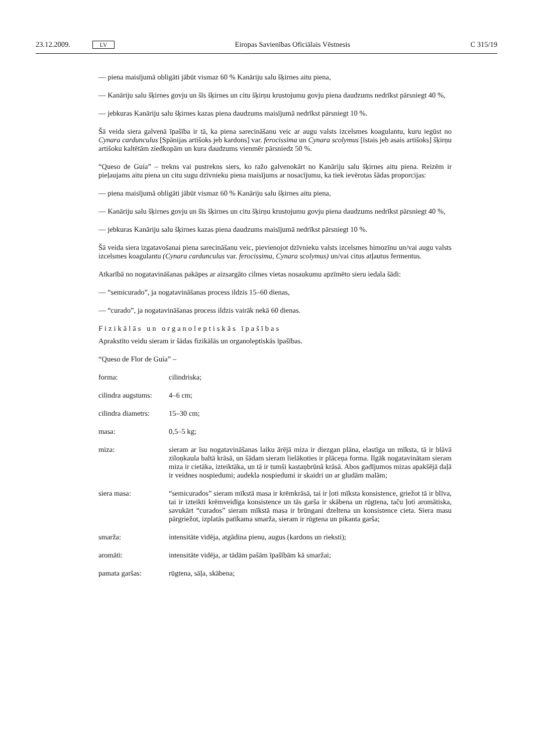23.12.2009. LV Eiropas Savienības Oficiālais Vēstnesis C 315/19
— piena maisījumā obligāti jābūt vismaz 60 % Kanāriju salu šķirnes aitu piena,
— Kanāriju salu šķirnes govju un šīs šķirnes un citu šķirņu krustojumu govju piena daudzums nedrīkst pārsniegt 40 %,
— jebkuras Kanāriju salu šķirnes kazas piena daudzums maisījumā nedrīkst pārsniegt 10 %.
Šā veida siera galvenā īpašība ir tā, ka piena sarecināšanu veic ar augu valsts izcelsmes koagulantu, kuru iegūst no Cynara cardunculus [Spānijas artišoks jeb kardons] var. ferocissima un Cynara scolymus [īstais jeb asais artišoks] šķirņu artišoku kaltētām ziedkopām un kura daudzums vienmēr pārsniedz 50 %.
“Queso de Guía” – trekns vai pustrekns siers, ko ražo galvenokārt no Kanāriju salu šķirnes aitu piena. Reizēm ir pieļaujams aitu piena un citu sugu dzīvnieku piena maisījums ar nosacījumu, ka tiek ievērotas šādas proporcijas:
— piena maisījumā obligāti jābūt vismaz 60 % Kanāriju salu šķirnes aitu piena,
— Kanāriju salu šķirnes govju un šīs šķirnes un citu šķirņu krustojumu govju piena daudzums nedrīkst pārsniegt 40 %,
— jebkuras Kanāriju salu šķirnes kazas piena daudzums maisījumā nedrīkst pārsniegt 10 %.
Šā veida siera izgatavošanai piena sarecināšanu veic, pievienojot dzīvnieku valsts izcelsmes himozīnu un/vai augu valsts izcelsmes koagulantu (Cynara cardunculus var. ferocissima, Cynara scolymus) un/vai citus atļautus fermentus.
Atkarībā no nogatavināšanas pakāpes ar aizsargāto cilmes vietas nosaukumu apzīmēto sieru iedala šādi:
— “semicurado”, ja nogatavināšanas process ildzis 15–60 dienas,
— “curado”, ja nogatavināšanas process ildzis vairāk nekā 60 dienas.
Fizikālās un organoleptiskās īpašības
Aprakstīto veidu sieram ir šādas fizikālās un organoleptiskās īpašības.
“Queso de Flor de Guía” –
forma: cilindriska;
cilindra augstums:
4–6 cm;
cilindra diametrs:
15–30 cm;
masa: 0,5–5 kg;
miza: sieram ar īsu nogatavināšanas laiku ārējā miza ir diezgan plāna, elastīga un mīksta, tā ir blāvā ziloņkaula baltā krāsā, un šādam sieram lielākoties ir plāceņa forma. Ilgāk nogatavinātam sieram miza ir cietāka, izteiktāka, un tā ir tumši kastaņbrūnā krāsā. Abos gadījumos mizas apakšējā daļā ir veidnes nospiedumi; audekla nospiedumi ir skaidri un ar gludām malām;
siera masa: “semicurados” sieram mīkstā masa ir krēmkrāsā, tai ir ļoti mīksta konsistence, griežot tā ir blīva, tai ir izteikti krēmveidīga konsistence un tās garša ir skābena un rūgtena, taču ļoti aromātiska, savukārt “curados” sieram mīkstā masa ir brūngani dzeltena un konsistence cieta. Siera masu pārgriežot, izplatās patīkama smarža, sieram ir rūgtena un pikanta garša;
smarža: intensitāte vidēja, atgādina pienu, augus (kardons un rieksti);
aromāti: intensitāte vidēja, ar tādām pašām īpašībām kā smaržai;
pamata garšas: rūgtena, sāļa, skābena;